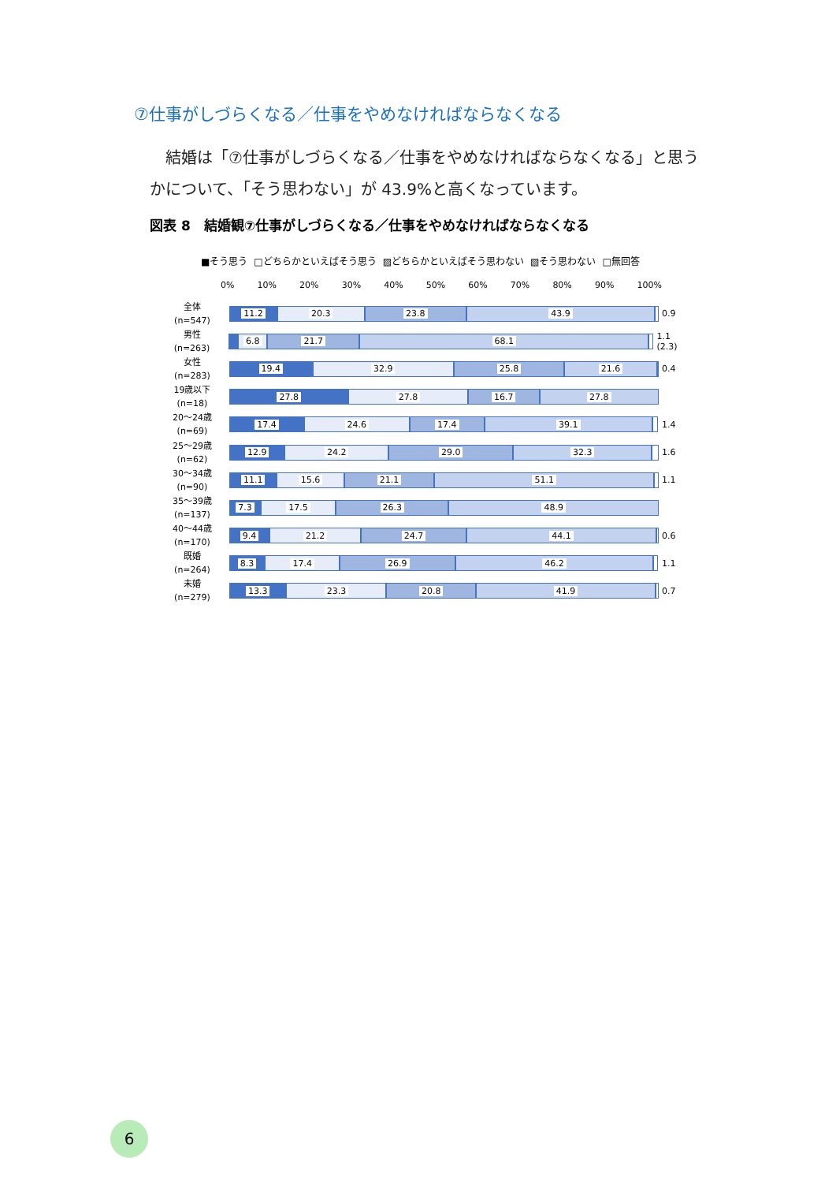⑦仕事がしづらくなる／仕事をやめなければならなくなる
　結婚は「⑦仕事がしづらくなる／仕事をやめなければならなくなる」と思うかについて、「そう思わない」が 43.9%と高くなっています。
図表 8　結婚観⑦仕事がしづらくなる／仕事をやめなければならなくなる
■そう思う □どちらかといえばそう思う ▨どちらかといえばそう思わない ▧そう思わない □無回答
0% 10% 20% 30% 40% 50% 60% 70% 80% 90% 100%
全体
(n=547)
11.2 20.3 23.8 43.9
0.9
男性
(n=263)
6.8 21.7 68.1
1.1 (2.3)
女性
(n=283)
19.4 32.9 25.8 21.6
0.4
19歳以下
(n=18)
27.8 27.8 16.7 27.8
20～24歳
(n=69)
17.4 24.6 17.4 39.1
1.4
25～29歳
(n=62)
12.9 24.2 29.0 32.3
1.6
30～34歳
(n=90)
11.1 15.6 21.1 51.1
1.1
35～39歳
(n=137)
7.3 17.5 26.3 48.9
40～44歳
(n=170)
9.4 21.2 24.7 44.1
0.6
既婚
(n=264)
8.3 17.4 26.9 46.2
1.1
未婚
(n=279)
13.3 23.3 20.8 41.9
0.7
6